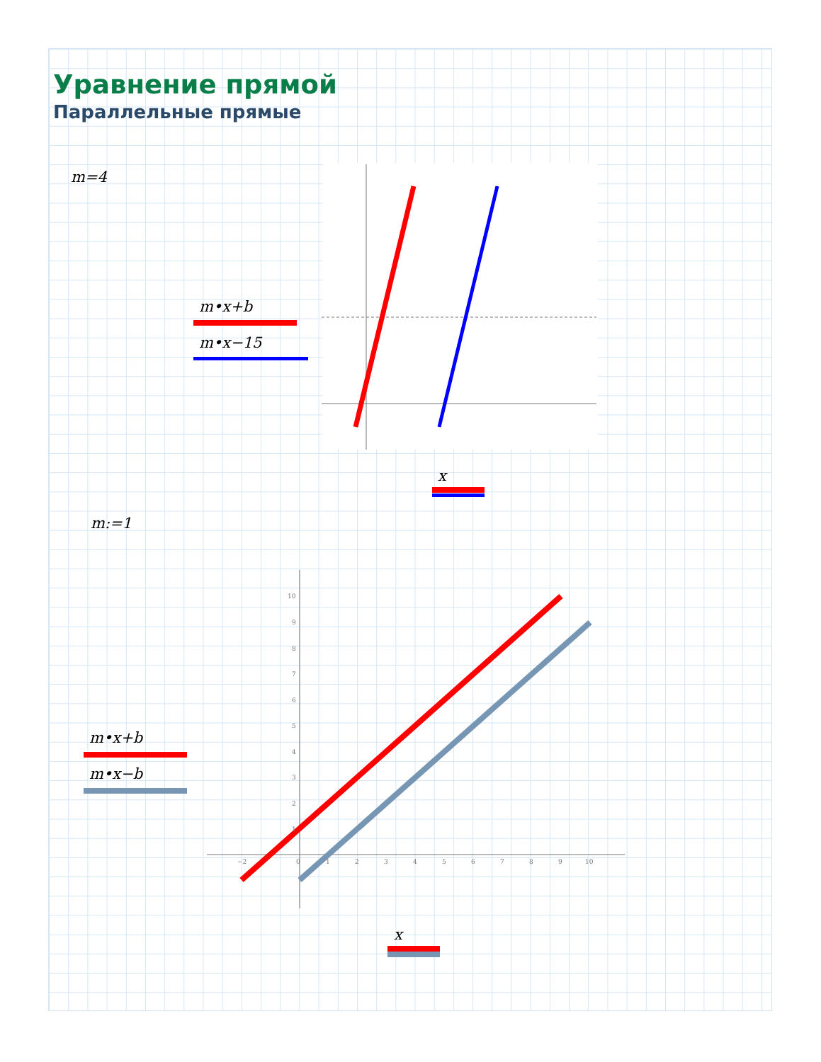Уравнение прямой
Параллельные прямые
m=4
m•x+b
m•x−15
x
m:=1
m•x+b
m•x−b
x
−2
0
1
2
3
4
5
6
7
8
9
10
10
9
8
7
6
5
4
3
2
1